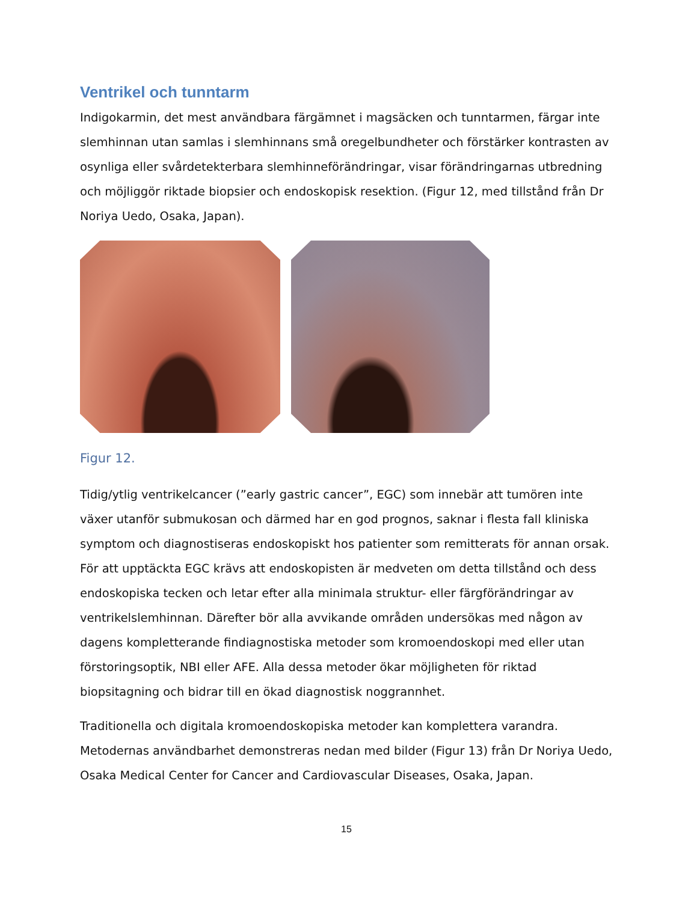Ventrikel och tunntarm
Indigokarmin, det mest användbara färgämnet i magsäcken och tunntarmen, färgar inte slemhinnan utan samlas i slemhinnans små oregelbundheter och förstärker kontrasten av osynliga eller svårdetekterbara slemhinneförändringar, visar förändringarnas utbredning och möjliggör riktade biopsier och endoskopisk resektion. (Figur 12, med tillstånd från Dr Noriya Uedo, Osaka, Japan).
Figur 12.
Tidig/ytlig ventrikelcancer (”early gastric cancer”, EGC) som innebär att tumören inte växer utanför submukosan och därmed har en god prognos, saknar i flesta fall kliniska symptom och diagnostiseras endoskopiskt hos patienter som remitterats för annan orsak. För att upptäckta EGC krävs att endoskopisten är medveten om detta tillstånd och dess endoskopiska tecken och letar efter alla minimala struktur- eller färgförändringar av ventrikelslemhinnan. Därefter bör alla avvikande områden undersökas med någon av dagens kompletterande findiagnostiska metoder som kromoendoskopi med eller utan förstoringsoptik, NBI eller AFE. Alla dessa metoder ökar möjligheten för riktad biopsitagning och bidrar till en ökad diagnostisk noggrannhet.
Traditionella och digitala kromoendoskopiska metoder kan komplettera varandra. Metodernas användbarhet demonstreras nedan med bilder (Figur 13) från Dr Noriya Uedo, Osaka Medical Center for Cancer and Cardiovascular Diseases, Osaka, Japan.
15